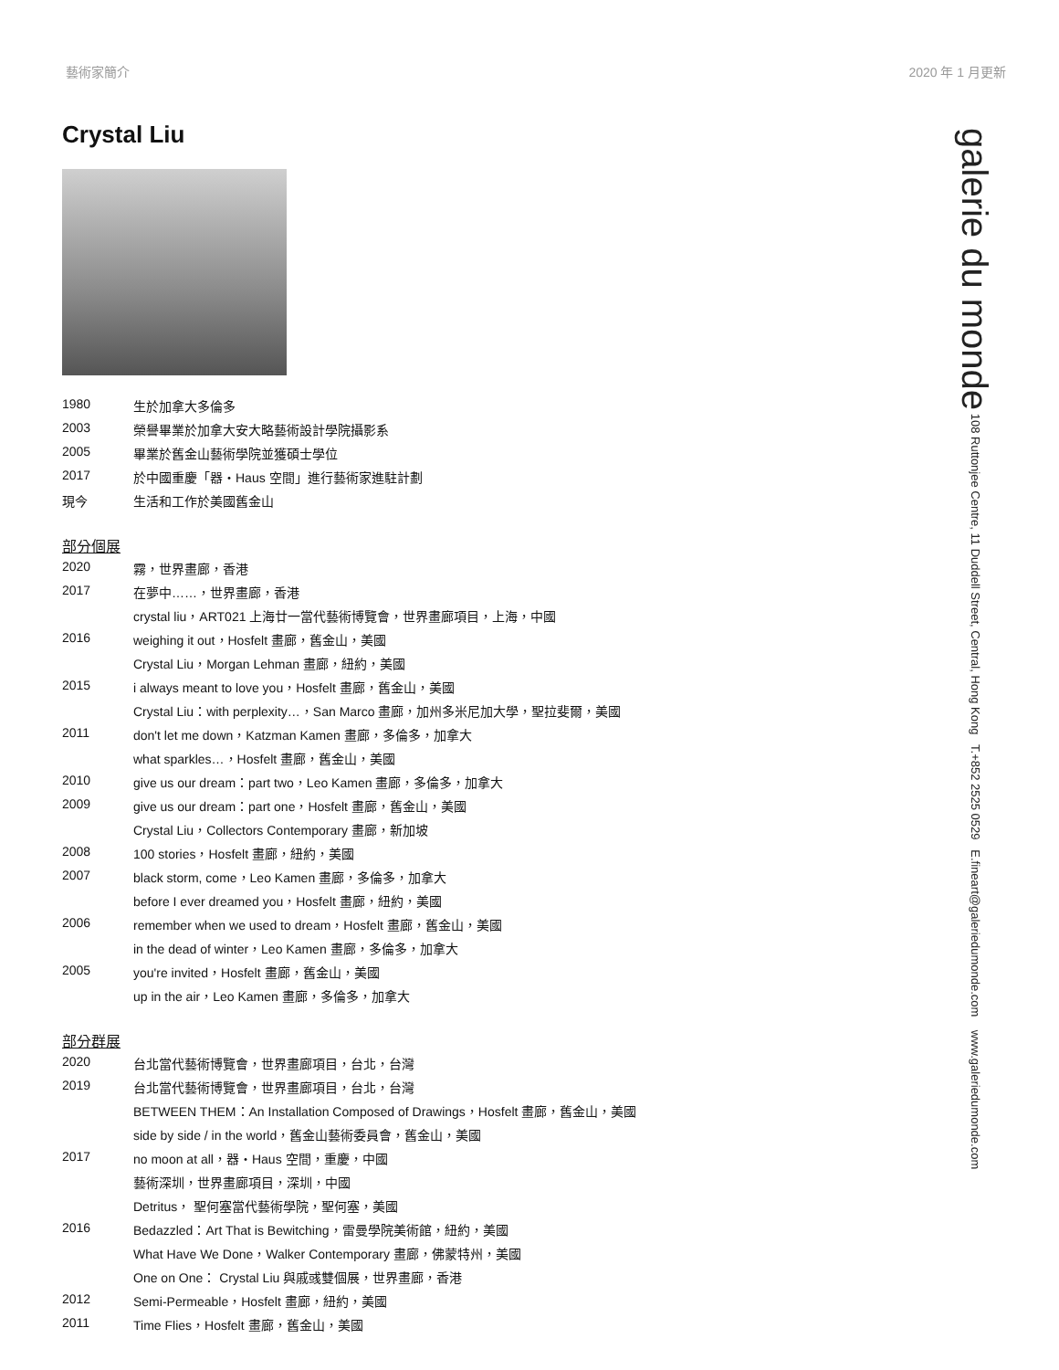藝術家簡介 2020 年 1 月更新
Crystal Liu
| 1980 | 生於加拿大多倫多 |
| 2003 | 榮譽畢業於加拿大安大略藝術設計學院攝影系 |
| 2005 | 畢業於舊金山藝術學院並獲碩士學位 |
| 2017 | 於中國重慶「器・Haus 空間」進行藝術家進駐計劃 |
| 現今 | 生活和工作於美國舊金山 |
部分個展
| 2020 | 霧，世界畫廊，香港 |
| 2017 | 在夢中……，世界畫廊，香港 |
| | crystal liu，ART021 上海廿一當代藝術博覽會，世界畫廊項目，上海，中國 |
| 2016 | weighing it out，Hosfelt 畫廊，舊金山，美國 |
| | Crystal Liu，Morgan Lehman 畫廊，紐約，美國 |
| 2015 | i always meant to love you，Hosfelt 畫廊，舊金山，美國 |
| | Crystal Liu：with perplexity…，San Marco 畫廊，加州多米尼加大學，聖拉斐爾，美國 |
| 2011 | don't let me down，Katzman Kamen 畫廊，多倫多，加拿大 |
| | what sparkles…，Hosfelt 畫廊，舊金山，美國 |
| 2010 | give us our dream：part two，Leo Kamen 畫廊，多倫多，加拿大 |
| 2009 | give us our dream：part one，Hosfelt 畫廊，舊金山，美國 |
| | Crystal Liu，Collectors Contemporary 畫廊，新加坡 |
| 2008 | 100 stories，Hosfelt 畫廊，紐約，美國 |
| 2007 | black storm, come，Leo Kamen 畫廊，多倫多，加拿大 |
| | before I ever dreamed you，Hosfelt 畫廊，紐約，美國 |
| 2006 | remember when we used to dream，Hosfelt 畫廊，舊金山，美國 |
| | in the dead of winter，Leo Kamen 畫廊，多倫多，加拿大 |
| 2005 | you're invited，Hosfelt 畫廊，舊金山，美國 |
| | up in the air，Leo Kamen 畫廊，多倫多，加拿大 |
部分群展
| 2020 | 台北當代藝術博覽會，世界畫廊項目，台北，台灣 |
| 2019 | 台北當代藝術博覽會，世界畫廊項目，台北，台灣 |
| | BETWEEN THEM：An Installation Composed of Drawings，Hosfelt 畫廊，舊金山，美國 |
| | side by side / in the world，舊金山藝術委員會，舊金山，美國 |
| 2017 | no moon at all，器・Haus 空間，重慶，中國 |
| | 藝術深圳，世界畫廊項目，深圳，中國 |
| | Detritus， 聖何塞當代藝術學院，聖何塞，美國 |
| 2016 | Bedazzled：Art That is Bewitching，雷曼學院美術館，紐約，美國 |
| | What Have We Done，Walker Contemporary 畫廊，佛蒙特州，美國 |
| | One on One： Crystal Liu 與戚彧雙個展，世界畫廊，香港 |
| 2012 | Semi-Permeable，Hosfelt 畫廊，紐約，美國 |
| 2011 | Time Flies，Hosfelt 畫廊，舊金山，美國 |
galerie du monde 108 Ruttonjee Centre, 11 Duddell Street, Central, Hong Kong T.+852 2525 0529 E.fineart@galeriedumonde.com www.galeriedumonde.com